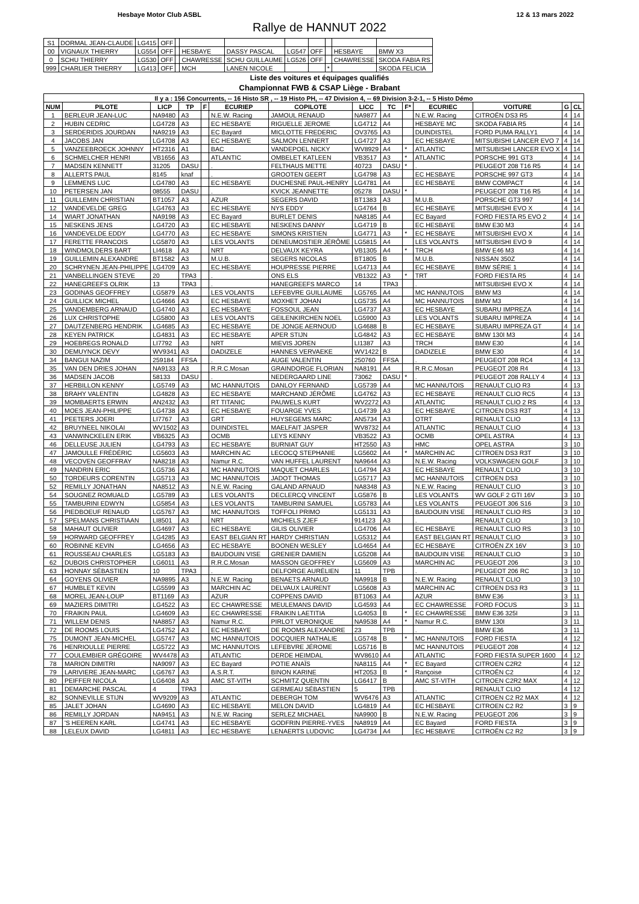Hesbaye Motor Club ASBL 12 & 13 mars 2022
Rallye de HANNUT 2022
| S1 | DORMAL JEAN-CLAUDE | LG415 | OFF | | | | | | | | |
| 00 | VIGNAUX THIERRY | LG554 | OFF | | HESBAYE | DASSY PASCAL | LG547 | OFF | | HESBAYE | BMW X3 |
| 0 | SCHU THIERRY | LG530 | OFF | | CHAWRESSE | SCHU GUILLAUME | LG526 | OFF | | CHAWRESSE | SKODA FABIA RS |
| 999 | CHARLIER THIERRY | LG413 | OFF | | MCH | LANEN NICOLE | | | * | | SKODA FELICIA |
Liste des voitures et équipages qualifiés
Championnat FWB & CSAP Liège - Brabant
| Il y a : 156 Concurrents, -- 16 Histo SR , -- 19 Histo PH, -- 47 Division 4, -- 69 Division 3-2-1, -- 5 Histo Démo | | | | | | | | | | | | | |
| --- | --- | --- | --- | --- | --- | --- | --- | --- | --- | --- | --- | --- | --- |
| NUM | PILOTE | LICP | TP | F | ECURIEP | COPILOTE | LICC | TC | F* | ECURIEC | VOITURE | G | CL |
| 1 | BERLEUR JEAN-LUC | NA9480 | A3 | | N.E.W. Racing | JAMOUL RENAUD | NA9877 | A4 | | N.E.W. Racing | CITROËN DS3 R5 | 4 | 14 |
| 2 | HUBIN CEDRIC | LG4728 | A3 | | EC HESBAYE | RIGUELLE JEROME | LG4712 | A4 | | HESBAYE MC | SKODA FABIA R5 | 4 | 14 |
| 3 | SERDERIDIS JOURDAN | NA9219 | A3 | | EC Bayard | MICLOTTE FREDERIC | OV3765 | A3 | | DUINDISTEL | FORD PUMA RALLY1 | 4 | 14 |
| 4 | JACOBS JAN | LG4708 | A3 | | EC HESBAYE | SALMON LENNERT | LG4727 | A3 | | EC HESBAYE | MITSUBISHI LANCER EVO 7 | 4 | 14 |
| 5 | VANZEEBROECK JOHNNY | HT2316 | A1 | | BAC | VANDEPOEL NICKY | WV8929 | A4 | * | ATLANTIC | MITSUBISHI LANCER EVO X | 4 | 14 |
| 6 | SCHMELCHER HENRI | VB1656 | A3 | | ATLANTIC | OMBELET KATLEEN | VB3517 | A3 | * | ATLANTIC | PORSCHE 991 GT3 | 4 | 14 |
| 7 | MADSEN KENNETT | 31205 | DASU | | . | FELTHAUS METTE | 40723 | DASU | * | . | PEUGEOT 208 T16 R5 | 4 | 14 |
| 8 | ALLERTS PAUL | 8145 | knaf | | . | GROOTEN GEERT | LG4798 | A3 | | EC HESBAYE | PORSCHE 997 GT3 | 4 | 14 |
| 9 | LEMMENS LUC | LG4780 | A3 | | EC HESBAYE | DUCHESNE PAUL-HENRY | LG4781 | A4 | | EC HESBAYE | BMW COMPACT | 4 | 14 |
| 10 | PETERSEN JAN | 08555 | DASU | | . | KVICK JEANNETTE | 05278 | DASU | * | . | PEUGEOT 208 T16 R5 | 4 | 14 |
| 11 | GUILLEMIN CHRISTIAN | BT1057 | A3 | | AZUR | SEGERS DAVID | BT1383 | A3 | | M.U.B. | PORSCHE GT3 997 | 4 | 14 |
| 12 | VANDEVELDE GREG | LG4763 | A3 | | EC HESBAYE | NYS EDDY | LG4764 | B | | EC HESBAYE | MITSUBISHI EVO X | 4 | 14 |
| 14 | WIART JONATHAN | NA9198 | A3 | | EC Bayard | BURLET DENIS | NA8185 | A4 | | EC Bayard | FORD FIESTA R5 EVO 2 | 4 | 14 |
| 15 | NESKENS JENS | LG4720 | A3 | | EC HESBAYE | NESKENS DANNY | LG4719 | B | | EC HESBAYE | BMW E30 M3 | 4 | 14 |
| 16 | VANDEVELDE EDDY | LG4770 | A3 | | EC HESBAYE | SIMONS KRISTIEN | LG4771 | A3 | * | EC HESBAYE | MITSUBISHI EVO X | 4 | 14 |
| 17 | FERETTE FRANCOIS | LG5870 | A3 | | LES VOLANTS | DENEUMOSTIER JÉRÔME | LG5815 | A4 | | LES VOLANTS | MITSUBISHI EVO 9 | 4 | 14 |
| 18 | WINDMOLDERS BART | LI4618 | A3 | | NRT | DELVAUX KEYRA | VB1305 | A4 | * | TRCH | BMW E46 M3 | 4 | 14 |
| 19 | GUILLEMIN ALEXANDRE | BT1582 | A3 | | M.U.B. | SEGERS NICOLAS | BT1805 | B | | M.U.B. | NISSAN 350Z | 4 | 14 |
| 20 | SCHRYNEN JEAN-PHILIPPE | LG4709 | A3 | | EC HESBAYE | HOUPRESSE PIERRE | LG4713 | A4 | | EC HESBAYE | BMW SÉRIE 1 | 4 | 14 |
| 21 | VANBELLINGEN STEVE | 20 | TPA3 | | . | ONS ELS | VB1322 | A3 | * | TRT | FORD FIESTA R5 | 4 | 14 |
| 22 | HANEGREEFS OLRIK | 13 | TPA3 | | . | HANEGREEFS MARCO | 14 | TPA3 | | . | MITSUBISHI EVO X | 4 | 14 |
| 23 | GODINAS GEOFFREY | LG5879 | A3 | | LES VOLANTS | LEFEBVRE GUILLAUME | LG5765 | A4 | | MC HANNUTOIS | BMW M3 | 4 | 14 |
| 24 | GUILLICK MICHEL | LG4666 | A3 | | EC HESBAYE | MOXHET JOHAN | LG5735 | A4 | | MC HANNUTOIS | BMW M3 | 4 | 14 |
| 25 | VANDEMBERG ARNAUD | LG4740 | A3 | | EC HESBAYE | FOSSOUL JEAN | LG4737 | A3 | | EC HESBAYE | SUBARU IMPREZA | 4 | 14 |
| 26 | LUX CHRISTOPHE | LG5800 | A3 | | LES VOLANTS | GEILENKIRCHEN NOEL | LG5900 | A3 | | LES VOLANTS | SUBARU IMPREZA | 4 | 14 |
| 27 | DAUTZENBERG HENDRIK | LG4685 | A3 | | EC HESBAYE | DE JONGE AERNOUD | LG4688 | B | | EC HESBAYE | SUBARU IMPREZA GT | 4 | 14 |
| 28 | KEYEN PATRICK | LG4831 | A3 | | EC HESBAYE | APER STIJN | LG4842 | A3 | | EC HESBAYE | BMW 130I M3 | 4 | 14 |
| 29 | HOEBREGS RONALD | LI7792 | A3 | | NRT | MIEVIS JOREN | LI1387 | A3 | | TRCH | BMW E30 | 4 | 14 |
| 30 | DEMUYNCK DEVY | WV9341 | A3 | | DADIZELE | HANNES VERVAEKE | WV1422 | B | | DADIZELE | BMW E30 | 4 | 14 |
| 34 | BANGUI NAZIM | 259184 | FFSA | | . | AUGE VALENTIN | 250760 | FFSA | | . | PEUGEOT 208 RC4 | 4 | 13 |
| 35 | VAN DEN DRIES JOHAN | NA9133 | A3 | | R.R.C.Mosan | GRAINDORGE FLORIAN | NA8191 | A4 | | R.R.C.Mosan | PEUGEOT 208 R4 | 4 | 13 |
| 36 | MADSEN JACOB | 58133 | DASU | | . | NEDERGAARD LINE | 73062 | DASU | * | . | PEUGEOT 208 RALLY 4 | 4 | 13 |
| 37 | HERBILLON KENNY | LG5749 | A3 | | MC HANNUTOIS | DANLOY FERNAND | LG5739 | A4 | | MC HANNUTOIS | RENAULT CLIO R3 | 4 | 13 |
| 38 | BRAHY VALENTIN | LG4828 | A3 | | EC HESBAYE | MARCHAND JÉRÔME | LG4762 | A3 | | EC HESBAYE | RENAULT CLIO RC5 | 4 | 13 |
| 39 | MOMBAERTS ERWIN | AN2432 | A3 | | RT TITANIC | PAUWELS KURT | WV2272 | A3 | | ATLANTIC | RENAULT CLIO 2 RS | 4 | 13 |
| 40 | MOES JEAN-PHILIPPE | LG4738 | A3 | | EC HESBAYE | FOUARGE YVES | LG4739 | A3 | | EC HESBAYE | CITROEN DS3 R3T | 4 | 13 |
| 41 | PEETERS JOERI | LI7767 | A3 | | GRT | HUYSEGEMS MARC | AN5734 | A3 | | OTRT | RENAULT CLIO | 4 | 13 |
| 42 | BRUYNEEL NIKOLAI | WV1502 | A3 | | DUINDISTEL | MAELFAIT JASPER | WV8732 | A4 | | ATLANTIC | RENAULT CLIO | 4 | 13 |
| 43 | VANWINCKELEN ERIK | VB6325 | A3 | | OCMB | LEYS KENNY | VB3522 | A3 | | OCMB | OPEL ASTRA | 4 | 13 |
| 46 | DELLEUSE JULIEN | LG4793 | A3 | | EC HESBAYE | BURNIAT GUY | HT2550 | A3 | | HMC | OPEL ASTRA | 3 | 10 |
| 47 | JAMOULLE FRÉDÉRIC | LG5603 | A3 | | MARCHIN AC | LECOCQ STEPHANIE | LG5602 | A4 | * | MARCHIN AC | CITROEN DS3 R3T | 3 | 10 |
| 48 | VECOVEN GEOFFRAY | NA8218 | A3 | | Namur R.C. | VAN HUFFEL LAURENT | NA9644 | A3 | | N.E.W. Racing | VOLKSWAGEN GOLF | 3 | 10 |
| 49 | NANDRIN ERIC | LG5736 | A3 | | MC HANNUTOIS | MAQUET CHARLES | LG4794 | A3 | | EC HESBAYE | RENAULT CLIO | 3 | 10 |
| 50 | TORDEURS CORENTIN | LG5713 | A3 | | MC HANNUTOIS | JADOT THOMAS | LG5717 | A3 | | MC HANNUTOIS | CITROEN DS3 | 3 | 10 |
| 52 | REMILLY JONATHAN | NA8512 | A3 | | N.E.W. Racing | GALAND ARNAUD | NA8348 | A3 | | N.E.W. Racing | RENAULT CLIO | 3 | 10 |
| 54 | SOUGNEZ ROMUALD | LG5789 | A3 | | LES VOLANTS | DECLERCQ VINCENT | LG5876 | B | | LES VOLANTS | WV GOLF 2 GTI 16V | 3 | 10 |
| 55 | TAMBURINI EDWYN | LG5854 | A3 | | LES VOLANTS | TAMBURINI SAMUEL | LG5783 | A4 | | LES VOLANTS | PEUGEOT 306 S16 | 3 | 10 |
| 56 | PIEDBOEUF RENAUD | LG5767 | A3 | | MC HANNUTOIS | TOFFOLI PRIMO | LG5131 | A3 | | BAUDOUIN VISE | RENAULT CLIO RS | 3 | 10 |
| 57 | SPELMANS CHRISTIAAN | LI8501 | A3 | | NRT | MICHIELS ZJEF | 914123 | A3 | | . | RENAULT CLIO | 3 | 10 |
| 58 | MAHAUT OLIVIER | LG4697 | A3 | | EC HESBAYE | GILIS OLIVIER | LG4706 | A4 | | EC HESBAYE | RENAULT CLIO RS | 3 | 10 |
| 59 | HORWARD GEOFFREY | LG4285 | A3 | | EAST BELGIAN RT | HARDY CHRISTIAN | LG5312 | A4 | | EAST BELGIAN RT | RENAULT CLIO | 3 | 10 |
| 60 | ROBINNE KEVIN | LG4656 | A3 | | EC HESBAYE | BOONEN WESLEY | LG4654 | A4 | | EC HESBAYE | CITROËN ZX 16V | 3 | 10 |
| 61 | ROUSSEAU CHARLES | LG5183 | A3 | | BAUDOUIN VISE | GRENIER DAMIEN | LG5208 | A4 | | BAUDOUIN VISE | RENAULT CLIO | 3 | 10 |
| 62 | DUBOIS CHRISTOPHER | LG6011 | A3 | | R.R.C.Mosan | MASSON GEOFFREY | LG5609 | A3 | | MARCHIN AC | PEUGEOT 206 | 3 | 10 |
| 63 | HONNAY SÉBASTIEN | 10 | TPA3 | | . | DELFORGE AURÉLIEN | 11 | TPB | | . | PEUGEOT 206 RC | 3 | 10 |
| 64 | GOYENS OLIVIER | NA9895 | A3 | | N.E.W. Racing | BENAETS ARNAUD | NA9918 | B | | N.E.W. Racing | RENAULT CLIO | 3 | 10 |
| 67 | HUMBLET KEVIN | LG5599 | A3 | | MARCHIN AC | DELVAUX LAURENT | LG5608 | A3 | | MARCHIN AC | CITROEN DS3 R3 | 3 | 11 |
| 68 | MOREL JEAN-LOUP | BT1169 | A3 | | AZUR | COPPENS DAVID | BT1063 | A4 | | AZUR | BMW E36 | 3 | 11 |
| 69 | MAZIERS DIMITRI | LG4522 | A3 | | EC CHAWRESSE | MEULEMANS DAVID | LG4593 | A4 | | EC CHAWRESSE | FORD FOCUS | 3 | 11 |
| 70 | FRAIKIN PAUL | LG4609 | A3 | | EC CHAWRESSE | FRAIKIN LAETITIA | LG4053 | B | * | EC CHAWRESSE | BMW E36 325I | 3 | 11 |
| 71 | WILLEM DENIS | NA8857 | A3 | | Namur R.C. | PIRLOT VERONIQUE | NA9538 | A4 | * | Namur R.C. | BMW 130I | 3 | 11 |
| 72 | DE ROOMS LOUIS | LG4752 | A3 | | EC HESBAYE | DE ROOMS ALEXANDRE | 23 | TPB | | . | BMW E36 | 3 | 11 |
| 75 | DUMONT JEAN-MICHEL | LG5747 | A3 | | MC HANNUTOIS | DOCQUIER NATHALIE | LG5748 | B | * | MC HANNUTOIS | FORD FIESTA | 4 | 12 |
| 76 | HENRIOULLE PIERRE | LG5722 | A3 | | MC HANNUTOIS | LEFEBVRE JÉROME | LG5716 | B | | MC HANNUTOIS | PEUGEOT 208 | 4 | 12 |
| 77 | COULEMBIER GRÉGOIRE | WV4478 | A3 | | ATLANTIC | DERDE HEIMDAL | WV8610 | A4 | | ATLANTIC | FORD FIESTA SUPER 1600 | 4 | 12 |
| 78 | MARION DIMITRI | NA9097 | A3 | | EC Bayard | POTIE ANAÏS | NA8115 | A4 | * | EC Bayard | CITROEN C2R2 | 4 | 12 |
| 79 | LARIVIERE JEAN-MARC | LG6767 | A3 | | A.S.R.T. | BINON KARINE | HT2053 | B | * | Rançoise | CITROËN C2 | 4 | 12 |
| 80 | PEIFFER NICOLA | LG6408 | A3 | | AMC ST-VITH | SCHMITZ QUENTIN | LG6417 | B | | AMC ST-VITH | CITROEN C2R2 MAX | 4 | 12 |
| 81 | DEMARCHE PASCAL | 4 | TPA3 | | . | GERMEAU SÉBASTIEN | 5 | TPB | | . | RENAULT CLIO | 4 | 12 |
| 82 | SONNEVILLE STIJN | WV9209 | A3 | | ATLANTIC | DEBERGH TOM | WV6476 | A3 | | ATLANTIC | CITROEN C2 R2 MAX | 4 | 12 |
| 85 | JALET JOHAN | LG4690 | A3 | | EC HESBAYE | MELON DAVID | LG4819 | A4 | | EC HESBAYE | CITROEN C2 R2 | 3 | 9 |
| 86 | REMILLY JORDAN | NA9451 | A3 | | N.E.W. Racing | SERLEZ MICHAEL | NA9900 | B | | N.E.W. Racing | PEUGEOT 206 | 3 | 9 |
| 87 | 'S HEEREN KARL | LG4741 | A3 | | EC HESBAYE | GODFRIN PIERRE-YVES | NA8919 | A4 | | EC Bayard | FORD FIESTA | 3 | 9 |
| 88 | LELEUX DAVID | LG4811 | A3 | | EC HESBAYE | LENAERTS LUDOVIC | LG4734 | A4 | | EC HESBAYE | CITROËN C2 R2 | 3 | 9 |